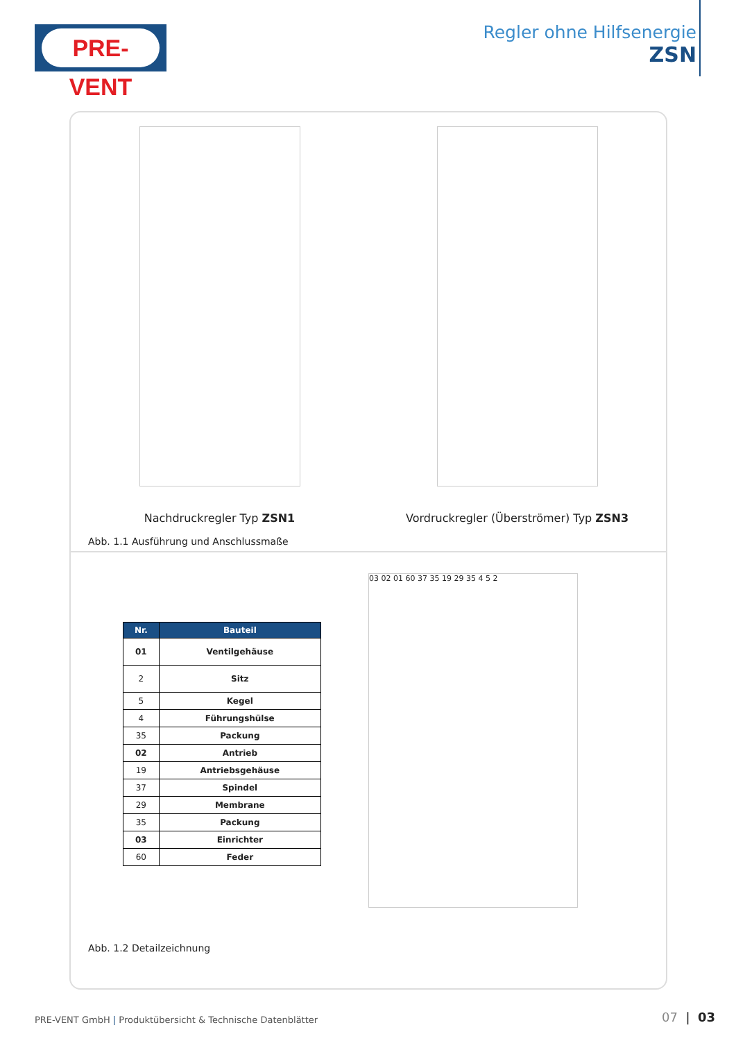PRE-VENT
Regler ohne Hilfsenergie
ZSN
Nachdruckregler Typ ZSN1 Vordruckregler (Überströmer) Typ ZSN3
Abb. 1.1 Ausführung und Anschlussmaße
| Nr. | Bauteil |
| --- | --- |
| 01 | Ventilgehäuse |
| 2 | Sitz |
| 5 | Kegel |
| 4 | Führungshülse |
| 35 | Packung |
| 02 | Antrieb |
| 19 | Antriebsgehäuse |
| 37 | Spindel |
| 29 | Membrane |
| 35 | Packung |
| 03 | Einrichter |
| 60 | Feder |
Abb. 1.2 Detailzeichnung
03 02 01 60 37 35 19 29 35 4 5 2
PRE-VENT GmbH | Produktübersicht & Technische Datenblätter
07 | 03